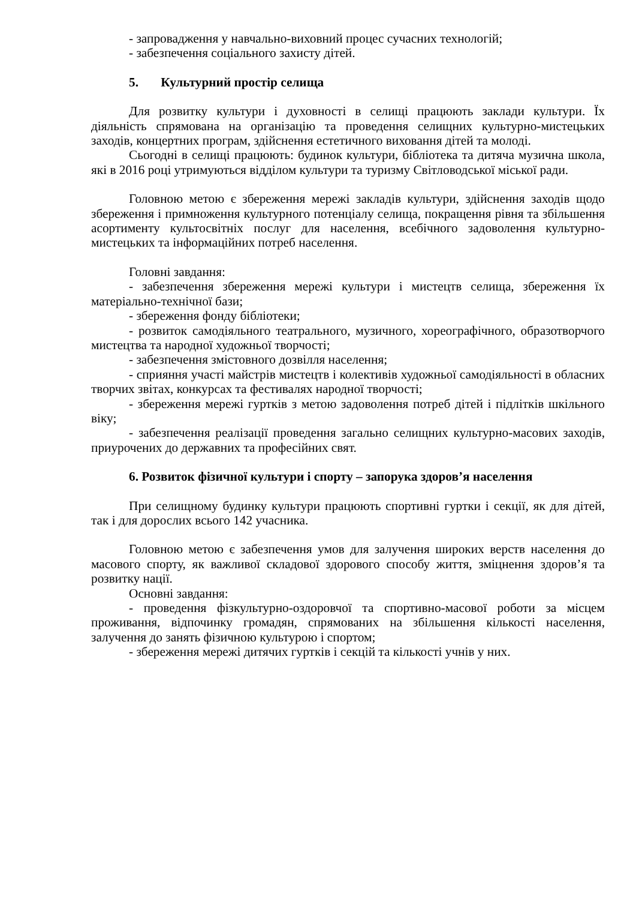- запровадження у навчально-виховний процес сучасних технологій;
- забезпечення соціального захисту дітей.
5. Культурний простір селища
Для розвитку культури і духовності в селищі працюють заклади культури. Їх діяльність спрямована на організацію та проведення селищних культурно-мистецьких заходів, концертних програм, здійснення естетичного виховання дітей та молоді.
Сьогодні в селищі працюють: будинок культури, бібліотека та дитяча музична школа, які в 2016 році утримуються відділом культури та туризму Світловодської міської ради.
Головною метою є збереження мережі закладів культури, здійснення заходів щодо збереження і примноження культурного потенціалу селища, покращення рівня та збільшення асортименту культосвітніх послуг для населення, всебічного задоволення культурно-мистецьких та інформаційних потреб населення.
Головні завдання:
- забезпечення збереження мережі культури і мистецтв селища, збереження їх матеріально-технічної бази;
- збереження фонду бібліотеки;
- розвиток самодіяльного театрального, музичного, хореографічного, образотворчого мистецтва та народної художньої творчості;
- забезпечення змістовного дозвілля населення;
- сприяння участі майстрів мистецтв і колективів художньої самодіяльності в обласних творчих звітах, конкурсах та фестивалях народної творчості;
- збереження мережі гуртків з метою задоволення потреб дітей і підлітків шкільного віку;
- забезпечення реалізації проведення загально селищних культурно-масових заходів, приурочених до державних та професійних свят.
6. Розвиток фізичної культури і спорту – запорука здоров’я населення
При селищному будинку культури працюють спортивні гуртки і секції, як для дітей, так і для дорослих всього 142 учасника.
Головною метою є забезпечення умов для залучення широких верств населення до масового спорту, як важливої складової здорового способу життя, зміцнення здоров’я та розвитку нації.
Основні завдання:
- проведення фізкультурно-оздоровчої та спортивно-масової роботи за місцем проживання, відпочинку громадян, спрямованих на збільшення кількості населення, залучення до занять фізичною культурою і спортом;
- збереження мережі дитячих гуртків і секцій та кількості учнів у них.